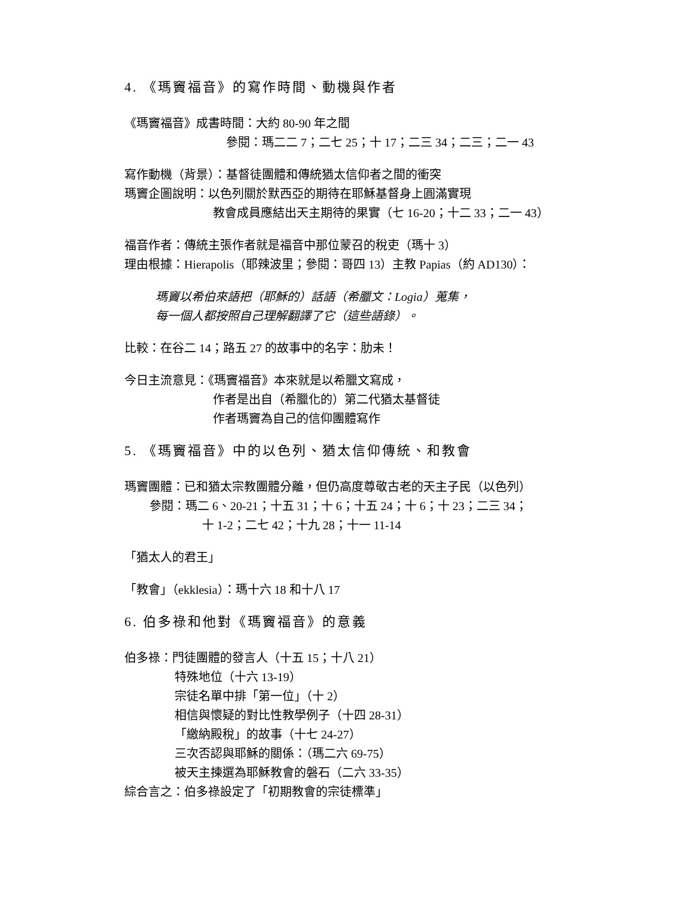4. 《瑪竇福音》的寫作時間、動機與作者
《瑪竇福音》成書時間：大約 80-90 年之間
參閱：瑪二二 7；二七 25；十 17；二三 34；二三；二一 43
寫作動機（背景）：基督徒團體和傳統猶太信仰者之間的衝突
瑪竇企圖說明：以色列關於默西亞的期待在耶穌基督身上圓滿實現
教會成員應結出天主期待的果實（七 16-20；十二 33；二一 43）
福音作者：傳統主張作者就是福音中那位蒙召的稅吏（瑪十 3）
理由根據：Hierapolis（耶辣波里；參閱：哥四 13）主教 Papias（約 AD130）：
瑪竇以希伯來語把（耶穌的）話語（希臘文：Logia）蒐集，
每一個人都按照自己理解翻譯了它（這些語錄）。
比較：在谷二 14；路五 27 的故事中的名字：肋未！
今日主流意見：《瑪竇福音》本來就是以希臘文寫成，
作者是出自（希臘化的）第二代猶太基督徒
作者瑪竇為自己的信仰團體寫作
5. 《瑪竇福音》中的以色列、猶太信仰傳統、和教會
瑪竇團體：已和猶太宗教團體分離，但仍高度尊敬古老的天主子民（以色列）
參閱：瑪二 6、20-21；十五 31；十 6；十五 24；十 6；十 23；二三 34；
十 1-2；二七 42；十九 28；十一 11-14
「猶太人的君王」
「教會」（ekklesia）：瑪十六 18 和十八 17
6. 伯多祿和他對《瑪竇福音》的意義
伯多祿：門徒團體的發言人（十五 15；十八 21）
特殊地位（十六 13-19）
宗徒名單中排「第一位」（十 2）
相信與懷疑的對比性教學例子（十四 28-31）
「繳納殿稅」的故事（十七 24-27）
三次否認與耶穌的關係：（瑪二六 69-75）
被天主揀選為耶穌教會的磐石（二六 33-35）
綜合言之：伯多祿設定了「初期教會的宗徒標準」